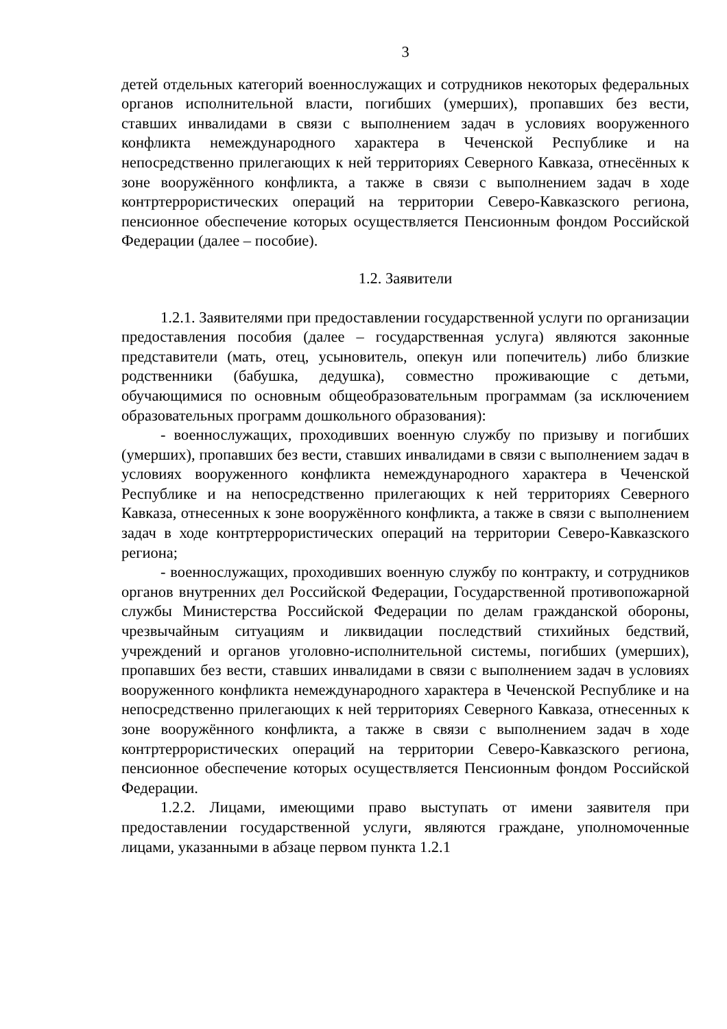3
детей отдельных категорий военнослужащих и сотрудников некоторых федеральных органов исполнительной власти, погибших (умерших), пропавших без вести, ставших инвалидами в связи с выполнением задач в условиях вооруженного конфликта немеждународного характера в Чеченской Республике и на непосредственно прилегающих к ней территориях Северного Кавказа, отнесённых к зоне вооружённого конфликта, а также в связи с выполнением задач в ходе контртеррористических операций на территории Северо-Кавказского региона, пенсионное обеспечение которых осуществляется Пенсионным фондом Российской Федерации (далее – пособие).
1.2. Заявители
1.2.1. Заявителями при предоставлении государственной услуги по организации предоставления пособия (далее – государственная услуга) являются законные представители (мать, отец, усыновитель, опекун или попечитель) либо близкие родственники (бабушка, дедушка), совместно проживающие с детьми, обучающимися по основным общеобразовательным программам (за исключением образовательных программ дошкольного образования):
- военнослужащих, проходивших военную службу по призыву и погибших (умерших), пропавших без вести, ставших инвалидами в связи с выполнением задач в условиях вооруженного конфликта немеждународного характера в Чеченской Республике и на непосредственно прилегающих к ней территориях Северного Кавказа, отнесенных к зоне вооружённого конфликта, а также в связи с выполнением задач в ходе контртеррористических операций на территории Северо-Кавказского региона;
- военнослужащих, проходивших военную службу по контракту, и сотрудников органов внутренних дел Российской Федерации, Государственной противопожарной службы Министерства Российской Федерации по делам гражданской обороны, чрезвычайным ситуациям и ликвидации последствий стихийных бедствий, учреждений и органов уголовно-исполнительной системы, погибших (умерших), пропавших без вести, ставших инвалидами в связи с выполнением задач в условиях вооруженного конфликта немеждународного характера в Чеченской Республике и на непосредственно прилегающих к ней территориях Северного Кавказа, отнесенных к зоне вооружённого конфликта, а также в связи с выполнением задач в ходе контртеррористических операций на территории Северо-Кавказского региона, пенсионное обеспечение которых осуществляется Пенсионным фондом Российской Федерации.
1.2.2. Лицами, имеющими право выступать от имени заявителя при предоставлении государственной услуги, являются граждане, уполномоченные лицами, указанными в абзаце первом пункта 1.2.1